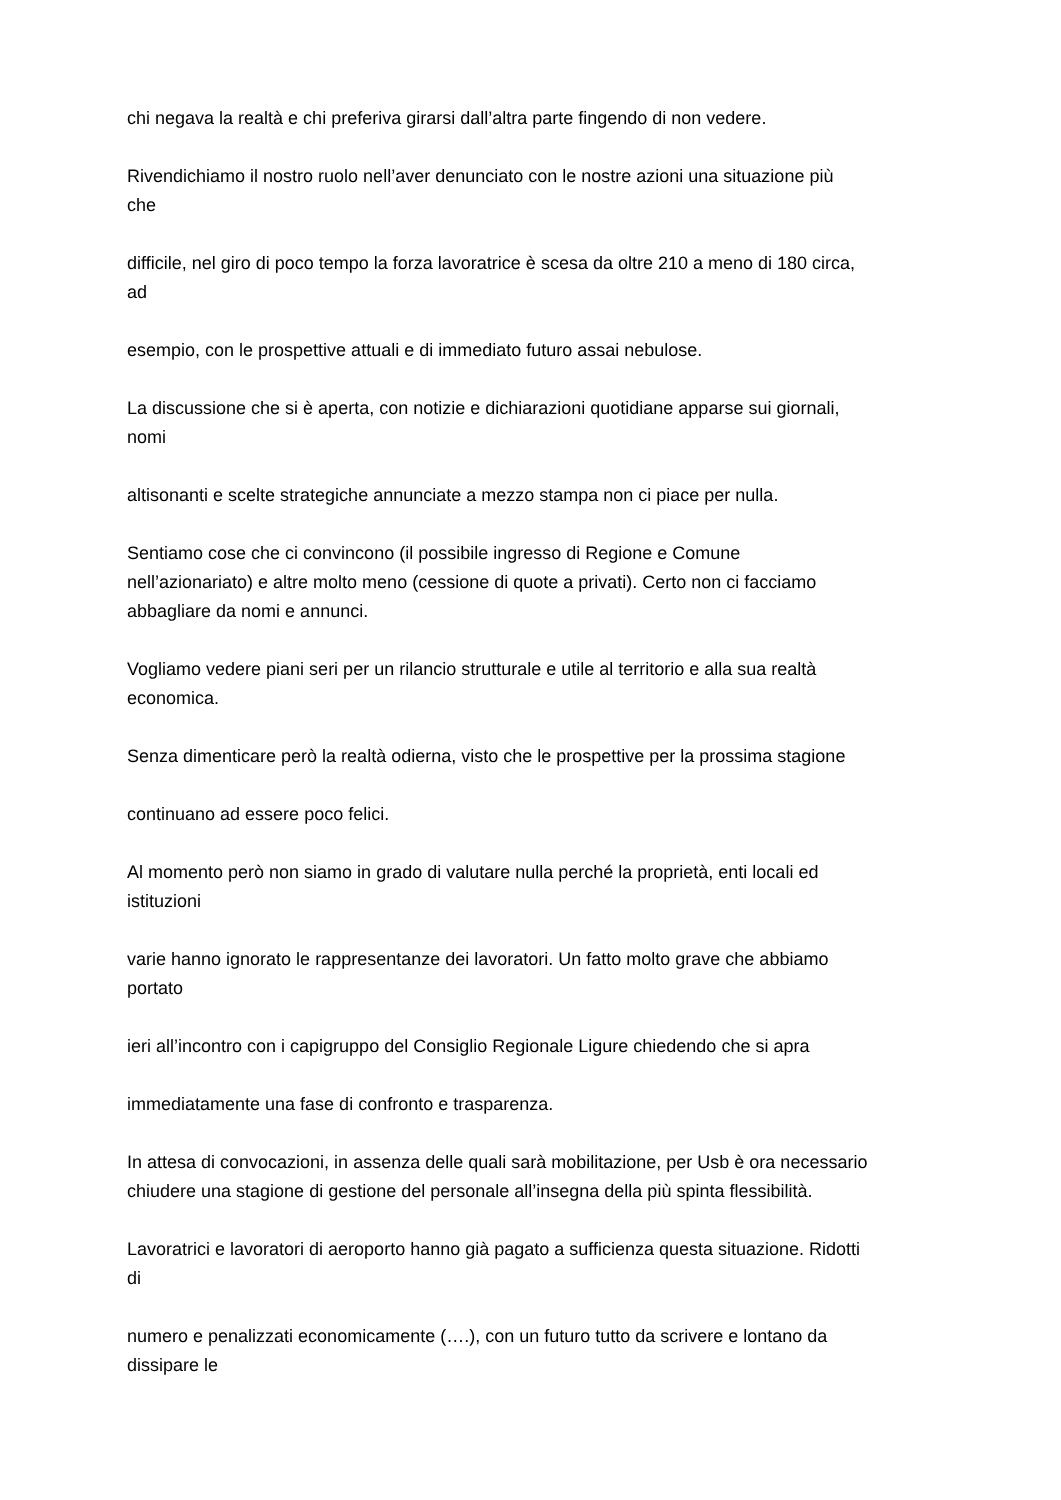chi negava la realtà e chi preferiva girarsi dall’altra parte fingendo di non vedere.
Rivendichiamo il nostro ruolo nell’aver denunciato con le nostre azioni una situazione più
che
difficile, nel giro di poco tempo la forza lavoratrice è scesa da oltre 210 a meno di 180 circa,
ad
esempio, con le prospettive attuali e di immediato futuro assai nebulose.
La discussione che si è aperta, con notizie e dichiarazioni quotidiane apparse sui giornali,
nomi
altisonanti e scelte strategiche annunciate a mezzo stampa non ci piace per nulla.
Sentiamo cose che ci convincono (il possibile ingresso di Regione e Comune
nell’azionariato) e altre molto meno (cessione di quote a privati). Certo non ci facciamo
abbagliare da nomi e annunci.
Vogliamo vedere piani seri per un rilancio strutturale e utile al territorio e alla sua realtà
economica.
Senza dimenticare però la realtà odierna, visto che le prospettive per la prossima stagione
continuano ad essere poco felici.
Al momento però non siamo in grado di valutare nulla perché la proprietà, enti locali ed
istituzioni
varie hanno ignorato le rappresentanze dei lavoratori. Un fatto molto grave che abbiamo
portato
ieri all’incontro con i capigruppo del Consiglio Regionale Ligure chiedendo che si apra
immediatamente una fase di confronto e trasparenza.
In attesa di convocazioni, in assenza delle quali sarà mobilitazione, per Usb è ora necessario
chiudere una stagione di gestione del personale all’insegna della più spinta flessibilità.
Lavoratrici e lavoratori di aeroporto hanno già pagato a sufficienza questa situazione. Ridotti
di
numero e penalizzati economicamente (….), con un futuro tutto da scrivere e lontano da
dissipare le